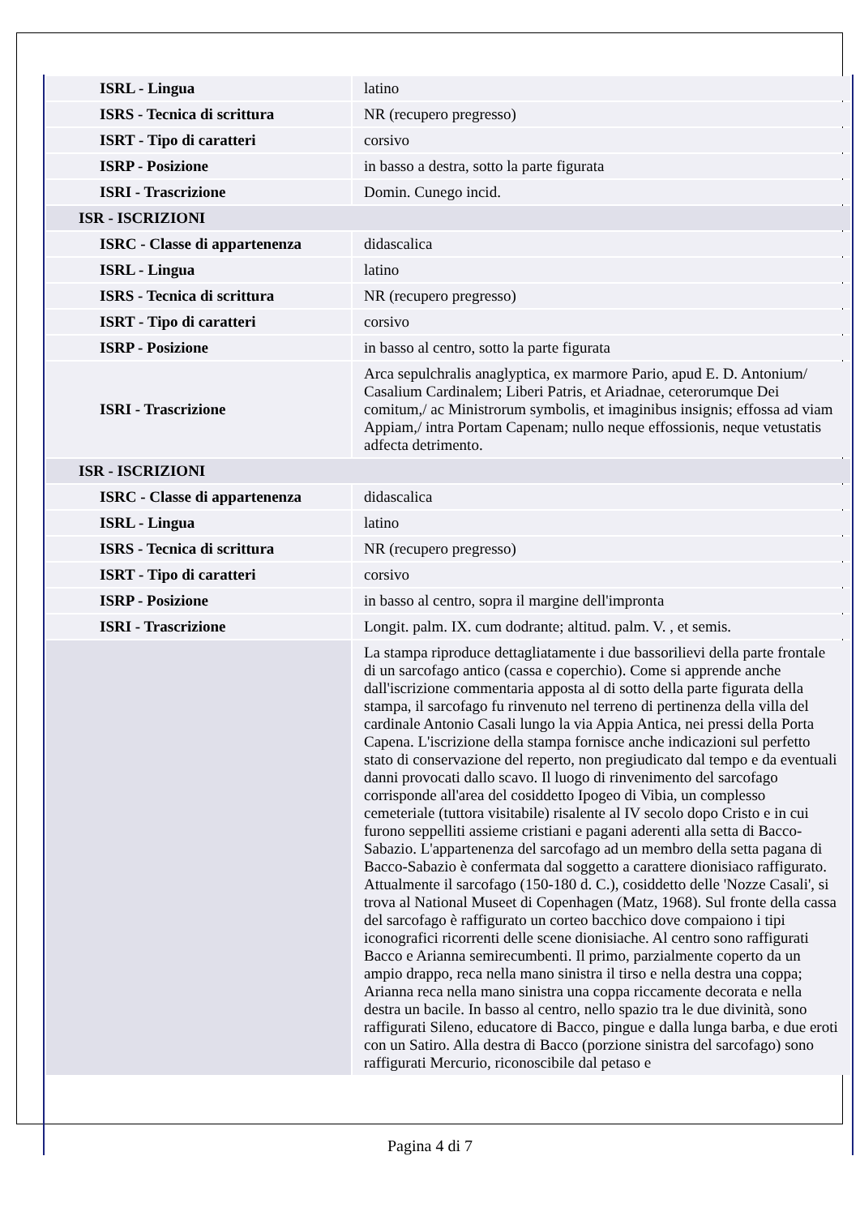| ISRL - Lingua | latino |
| ISRS - Tecnica di scrittura | NR (recupero pregresso) |
| ISRT - Tipo di caratteri | corsivo |
| ISRP - Posizione | in basso a destra, sotto la parte figurata |
| ISRI - Trascrizione | Domin. Cunego incid. |
| ISR - ISCRIZIONI | |
| ISRC - Classe di appartenenza | didascalica |
| ISRL - Lingua | latino |
| ISRS - Tecnica di scrittura | NR (recupero pregresso) |
| ISRT - Tipo di caratteri | corsivo |
| ISRP - Posizione | in basso al centro, sotto la parte figurata |
| ISRI - Trascrizione | Arca sepulchralis anaglyptica, ex marmore Pario, apud E. D. Antonium/ Casalium Cardinalem; Liberi Patris, et Ariadnae, ceterorumque Dei comitum,/ ac Ministrorum symbolis, et imaginibus insignis; effossa ad viam Appiam,/ intra Portam Capenam; nullo neque effossionis, neque vetustatis adfecta detrimento. |
| ISR - ISCRIZIONI | |
| ISRC - Classe di appartenenza | didascalica |
| ISRL - Lingua | latino |
| ISRS - Tecnica di scrittura | NR (recupero pregresso) |
| ISRT - Tipo di caratteri | corsivo |
| ISRP - Posizione | in basso al centro, sopra il margine dell'impronta |
| ISRI - Trascrizione | Longit. palm. IX. cum dodrante; altitud. palm. V. , et semis. |
| | La stampa riproduce dettagliatamente i due bassorilievi della parte frontale di un sarcofago antico (cassa e coperchio). Come si apprende anche dall'iscrizione commentaria apposta al di sotto della parte figurata della stampa, il sarcofago fu rinvenuto nel terreno di pertinenza della villa del cardinale Antonio Casali lungo la via Appia Antica, nei pressi della Porta Capena. L'iscrizione della stampa fornisce anche indicazioni sul perfetto stato di conservazione del reperto, non pregiudicato dal tempo e da eventuali danni provocati dallo scavo. Il luogo di rinvenimento del sarcofago corrisponde all'area del cosiddetto Ipogeo di Vibia, un complesso cemeteriale (tuttora visitabile) risalente al IV secolo dopo Cristo e in cui furono seppelliti assieme cristiani e pagani aderenti alla setta di Bacco-Sabazio. L'appartenenza del sarcofago ad un membro della setta pagana di Bacco-Sabazio è confermata dal soggetto a carattere dionisiaco raffigurato. Attualmente il sarcofago (150-180 d. C.), cosiddetto delle 'Nozze Casali', si trova al National Museet di Copenhagen (Matz, 1968). Sul fronte della cassa del sarcofago è raffigurato un corteo bacchico dove compaiono i tipi iconografici ricorrenti delle scene dionisiache. Al centro sono raffigurati Bacco e Arianna semirecumbenti. Il primo, parzialmente coperto da un ampio drappo, reca nella mano sinistra il tirso e nella destra una coppa; Arianna reca nella mano sinistra una coppa riccamente decorata e nella destra un bacile. In basso al centro, nello spazio tra le due divinità, sono raffigurati Sileno, educatore di Bacco, pingue e dalla lunga barba, e due eroti con un Satiro. Alla destra di Bacco (porzione sinistra del sarcofago) sono raffigurati Mercurio, riconoscibile dal petaso e |
Pagina 4 di 7